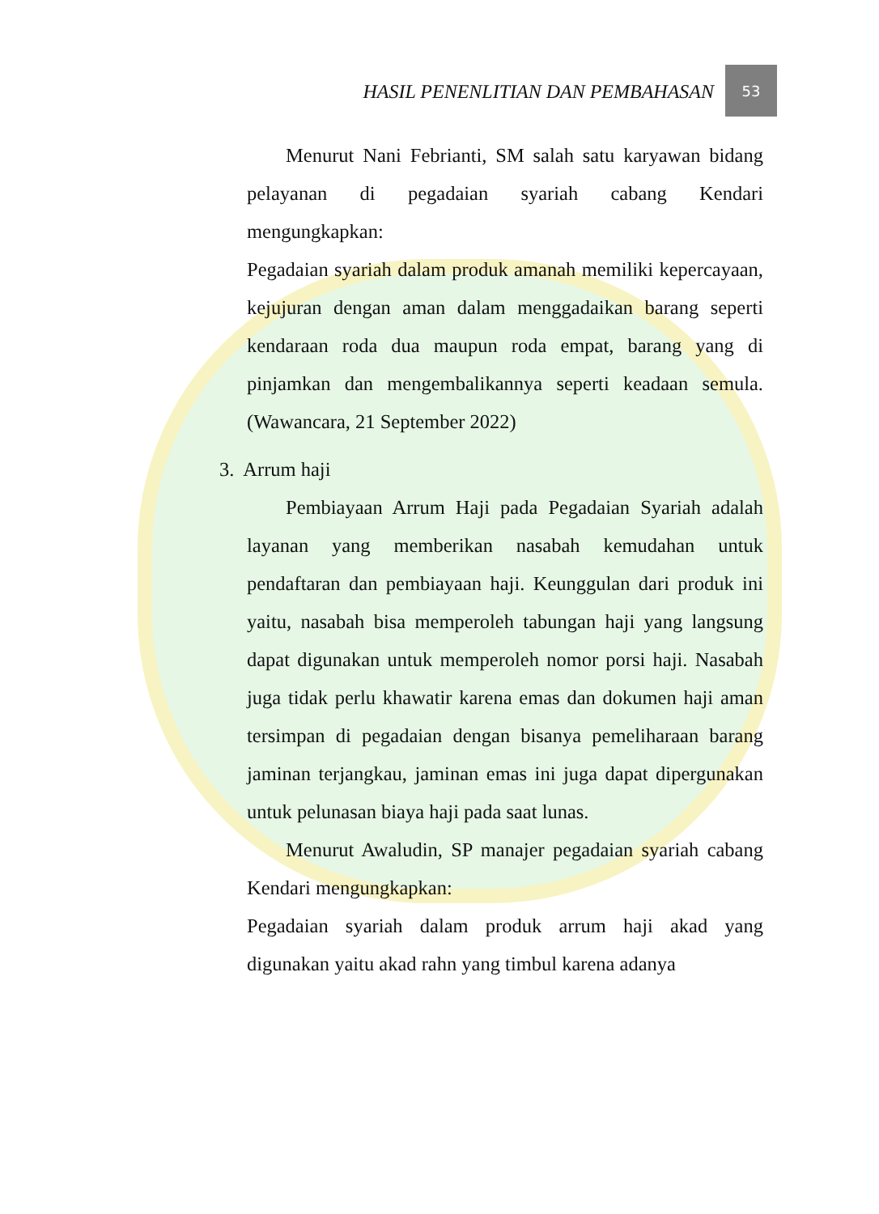HASIL PENENLITIAN DAN PEMBAHASAN
53
Menurut Nani Febrianti, SM salah satu karyawan bidang pelayanan di pegadaian syariah cabang Kendari mengungkapkan:
Pegadaian syariah dalam produk amanah memiliki kepercayaan, kejujuran dengan aman dalam menggadaikan barang seperti kendaraan roda dua maupun roda empat, barang yang di pinjamkan dan mengembalikannya seperti keadaan semula. (Wawancara, 21 September 2022)
3. Arrum haji
Pembiayaan Arrum Haji pada Pegadaian Syariah adalah layanan yang memberikan nasabah kemudahan untuk pendaftaran dan pembiayaan haji. Keunggulan dari produk ini yaitu, nasabah bisa memperoleh tabungan haji yang langsung dapat digunakan untuk memperoleh nomor porsi haji. Nasabah juga tidak perlu khawatir karena emas dan dokumen haji aman tersimpan di pegadaian dengan bisanya pemeliharaan barang jaminan terjangkau, jaminan emas ini juga dapat dipergunakan untuk pelunasan biaya haji pada saat lunas.
Menurut Awaludin, SP manajer pegadaian syariah cabang Kendari mengungkapkan:
Pegadaian syariah dalam produk arrum haji akad yang digunakan yaitu akad rahn yang timbul karena adanya